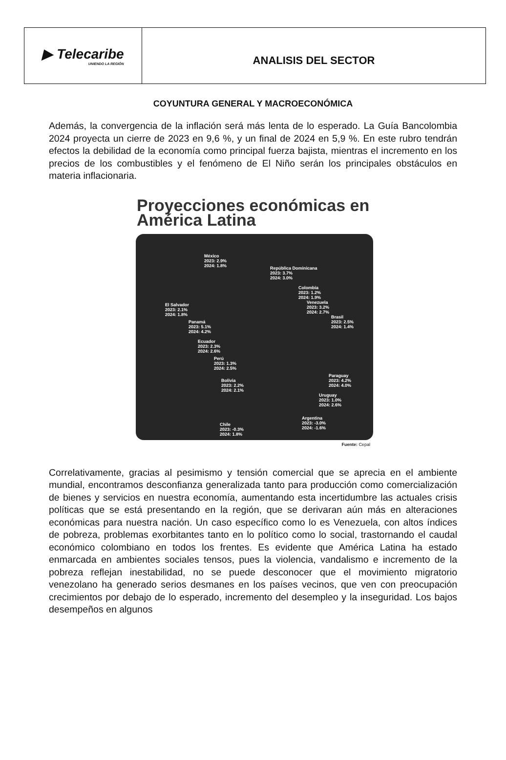▶ Telecaribe
UNIENDO LA REGIÓN
ANALISIS DEL SECTOR
COYUNTURA GENERAL Y MACROECONÓMICA
Además, la convergencia de la inflación será más lenta de lo esperado. La Guía Bancolombia 2024 proyecta un cierre de 2023 en 9,6 %, y un final de 2024 en 5,9 %. En este rubro tendrán efectos la debilidad de la economía como principal fuerza bajista, mientras el incremento en los precios de los combustibles y el fenómeno de El Niño serán los principales obstáculos en materia inflacionaria.
Proyecciones económicas en América Latina
México
2023: 2.9%
2024: 1.8%
República Dominicana
2023: 3.7%
2024: 3.0%
Colombia
2023: 1.2%
2024: 1.9%
El Salvador
2023: 2.1%
2024: 1.8%
Venezuela
2023: 3.2%
2024: 2.7%
Brasil
2023: 2.5%
2024: 1.4%
Panamá
2023: 5.1%
2024: 4.2%
Ecuador
2023: 2.3%
2024: 2.6%
Perú
2023: 1.3%
2024: 2.5%
Paraguay
2023: 4.2%
2024: 4.0%
Bolivia
2023: 2.2%
2024: 2.1%
Uruguay
2023: 1.0%
2024: 2.6%
Argentina
2023: -3.0%
2024: -1.6%
Chile
2023: -0.3%
2024: 1.8%
Fuente: Cepal
Correlativamente, gracias al pesimismo y tensión comercial que se aprecia en el ambiente mundial, encontramos desconfianza generalizada tanto para producción como comercialización de bienes y servicios en nuestra economía, aumentando esta incertidumbre las actuales crisis políticas que se está presentando en la región, que se derivaran aún más en alteraciones económicas para nuestra nación. Un caso específico como lo es Venezuela, con altos índices de pobreza, problemas exorbitantes tanto en lo político como lo social, trastornando el caudal económico colombiano en todos los frentes. Es evidente que América Latina ha estado enmarcada en ambientes sociales tensos, pues la violencia, vandalismo e incremento de la pobreza reflejan inestabilidad, no se puede desconocer que el movimiento migratorio venezolano ha generado serios desmanes en los países vecinos, que ven con preocupación crecimientos por debajo de lo esperado, incremento del desempleo y la inseguridad. Los bajos desempeños en algunos